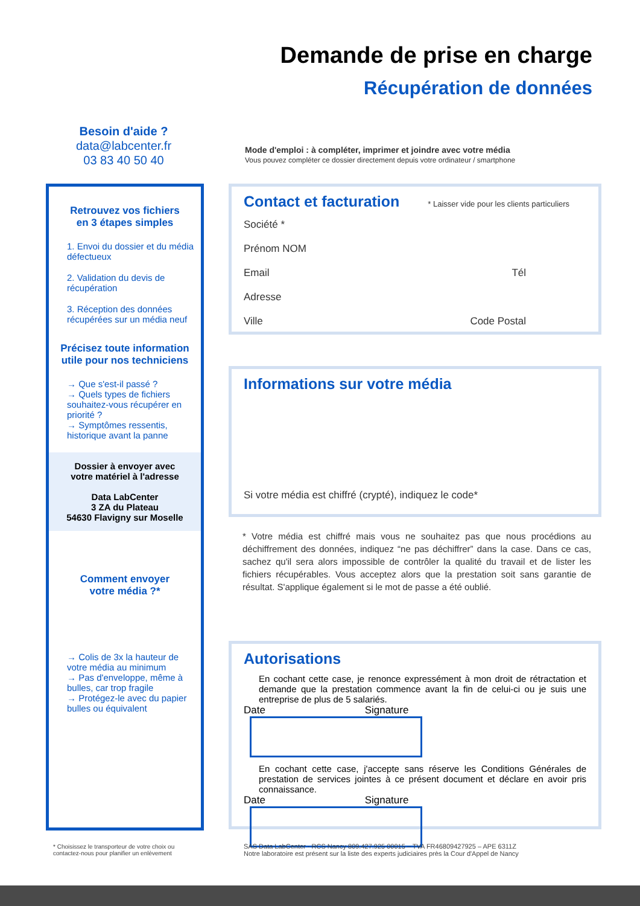Demande de prise en charge
Récupération de données
Besoin d'aide ?
data@labcenter.fr
03 83 40 50 40
Mode d'emploi : à compléter, imprimer et joindre avec votre média
Vous pouvez compléter ce dossier directement depuis votre ordinateur / smartphone
Retrouvez vos fichiers
en 3 étapes simples
1. Envoi du dossier et du média défectueux
2. Validation du devis de récupération
3. Réception des données récupérées sur un média neuf
Précisez toute information utile pour nos techniciens
→ Que s'est-il passé ?
→ Quels types de fichiers souhaitez-vous récupérer en priorité ?
→ Symptômes ressentis, historique avant la panne
Dossier à envoyer avec
votre matériel à l'adresse
Data LabCenter
3 ZA du Plateau
54630 Flavigny sur Moselle
Comment envoyer
votre média ?*
→ Colis de 3x la hauteur de votre média au minimum
→ Pas d'enveloppe, même à bulles, car trop fragile
→ Protégez-le avec du papier bulles ou équivalent
Contact et facturation * Laisser vide pour les clients particuliers
Société *
Prénom NOM
Email Tél
Adresse
Ville Code Postal
Informations sur votre média
Si votre média est chiffré (crypté), indiquez le code*
* Votre média est chiffré mais vous ne souhaitez pas que nous procédions au déchiffrement des données, indiquez “ne pas déchiffrer” dans la case. Dans ce cas, sachez qu'il sera alors impossible de contrôler la qualité du travail et de lister les fichiers récupérables. Vous acceptez alors que la prestation soit sans garantie de résultat. S'applique également si le mot de passe a été oublié.
Autorisations
En cochant cette case, je renonce expressément à mon droit de rétractation et demande que la prestation commence avant la fin de celui-ci ou je suis une entreprise de plus de 5 salariés.
Date Signature
En cochant cette case, j'accepte sans réserve les Conditions Générales de prestation de services jointes à ce présent document et déclare en avoir pris connaissance.
Date Signature
* Choisissez le transporteur de votre choix ou contactez-nous pour planifier un enlèvement
SAS Data LabCenter - RCS Nancy 809.427.925 00015 – TVA FR46809427925 – APE 6311Z
Notre laboratoire est présent sur la liste des experts judiciaires près la Cour d'Appel de Nancy